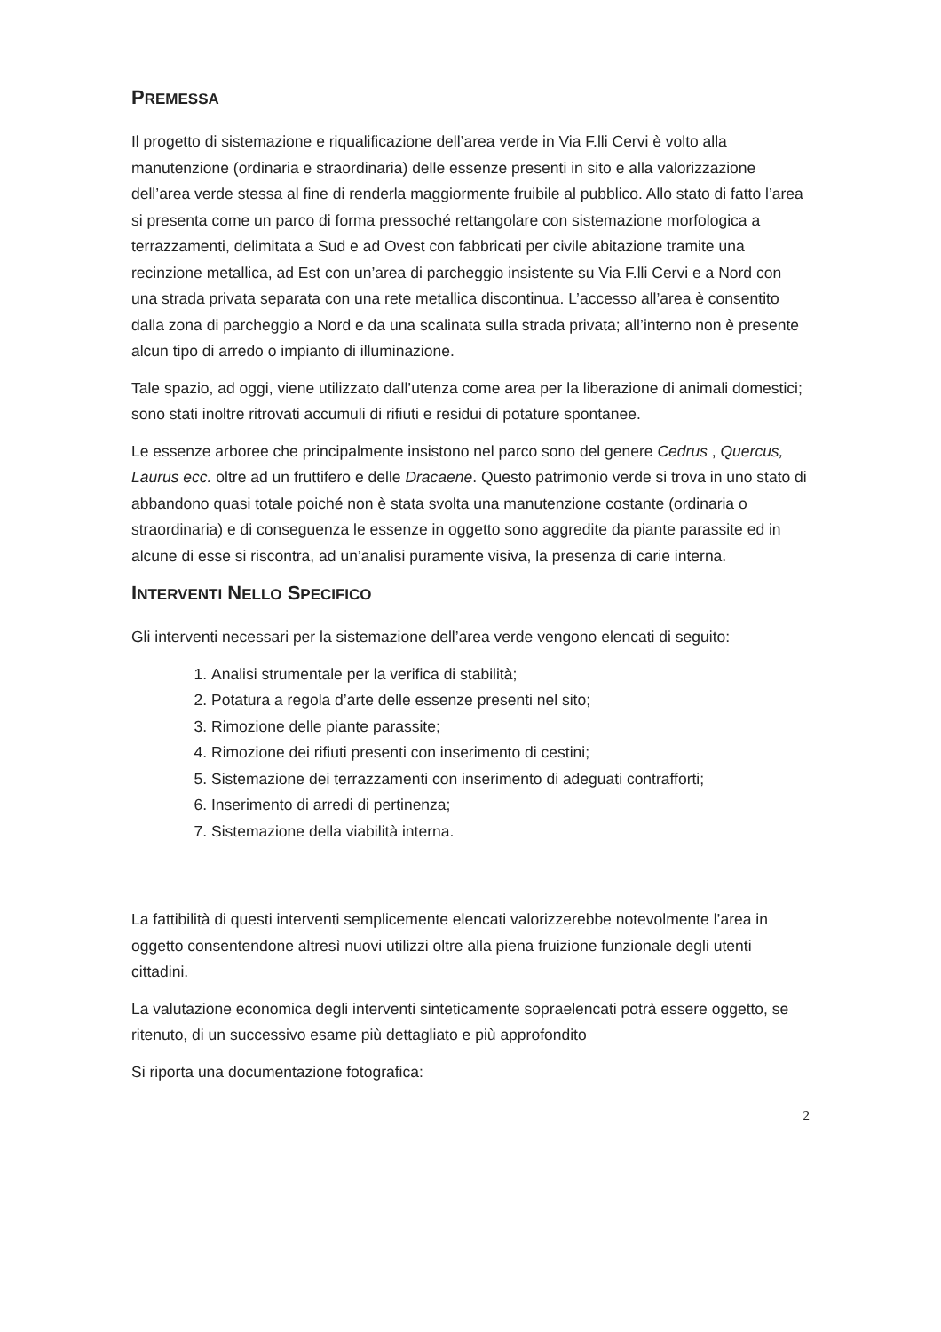PREMESSA
Il progetto di sistemazione e riqualificazione dell’area verde in Via F.lli Cervi è volto alla manutenzione (ordinaria e straordinaria) delle essenze presenti in sito e alla valorizzazione dell’area verde stessa al fine di renderla maggiormente fruibile al pubblico. Allo stato di fatto l’area si presenta come un parco di forma pressoché rettangolare con sistemazione morfologica a terrazzamenti, delimitata a Sud e ad Ovest con fabbricati per civile abitazione tramite una recinzione metallica, ad Est con un’area di parcheggio insistente su Via F.lli Cervi e a Nord con una strada privata separata con una rete metallica discontinua. L’accesso all’area è consentito dalla zona di parcheggio a Nord e da una scalinata sulla strada privata; all’interno non è presente alcun tipo di arredo o impianto di illuminazione.
Tale spazio, ad oggi, viene utilizzato dall’utenza come area per la liberazione di animali domestici; sono stati inoltre ritrovati accumuli di rifiuti e residui di potature spontanee.
Le essenze arboree che principalmente insistono nel parco sono del genere Cedrus , Quercus, Laurus ecc. oltre ad un fruttifero e delle Dracaene. Questo patrimonio verde si trova in uno stato di abbandono quasi totale poiché non è stata svolta una manutenzione costante (ordinaria o straordinaria) e di conseguenza le essenze in oggetto sono aggredite da piante parassite ed in alcune di esse si riscontra, ad un’analisi puramente visiva, la presenza di carie interna.
INTERVENTI NELLO SPECIFICO
Gli interventi necessari per la sistemazione dell’area verde vengono elencati di seguito:
1. Analisi strumentale per la verifica di stabilità;
2. Potatura a regola d’arte delle essenze presenti nel sito;
3. Rimozione delle piante parassite;
4. Rimozione dei rifiuti presenti con inserimento di cestini;
5. Sistemazione dei terrazzamenti con inserimento di adeguati contrafforti;
6. Inserimento di arredi di pertinenza;
7. Sistemazione della viabilità interna.
La fattibilità di questi interventi semplicemente elencati valorizzerebbe notevolmente l’area in oggetto consentendone altresì nuovi utilizzi oltre alla piena fruizione funzionale degli utenti cittadini.
La valutazione economica degli interventi sinteticamente sopraelencati potrà essere oggetto, se ritenuto, di un successivo esame più dettagliato e più approfondito
Si riporta una documentazione fotografica:
2